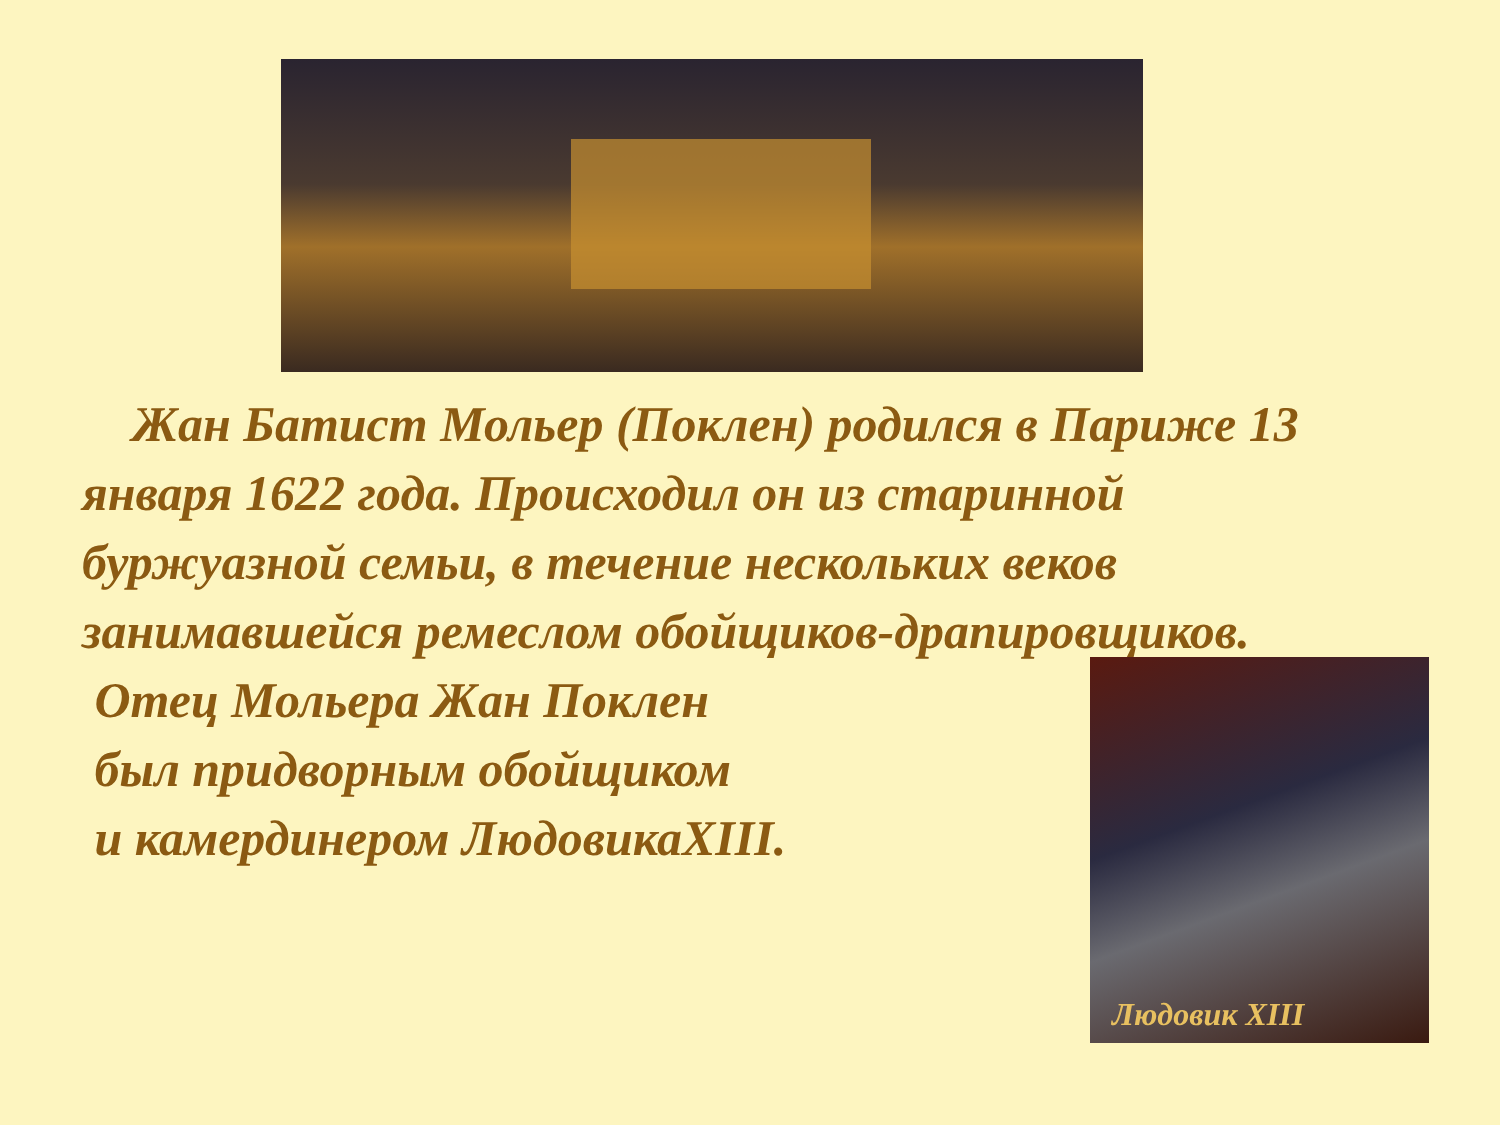Жан Батист Мольер (Поклен) родился в Париже 13 января 1622 года. Происходил он из старинной буржуазной семьи, в течение нескольких веков занимавшейся ремеслом обойщиков-драпировщиков.
Отец Мольера Жан Поклен
был придворным обойщиком
и камердинером ЛюдовикаXIII.
Людовик XIII